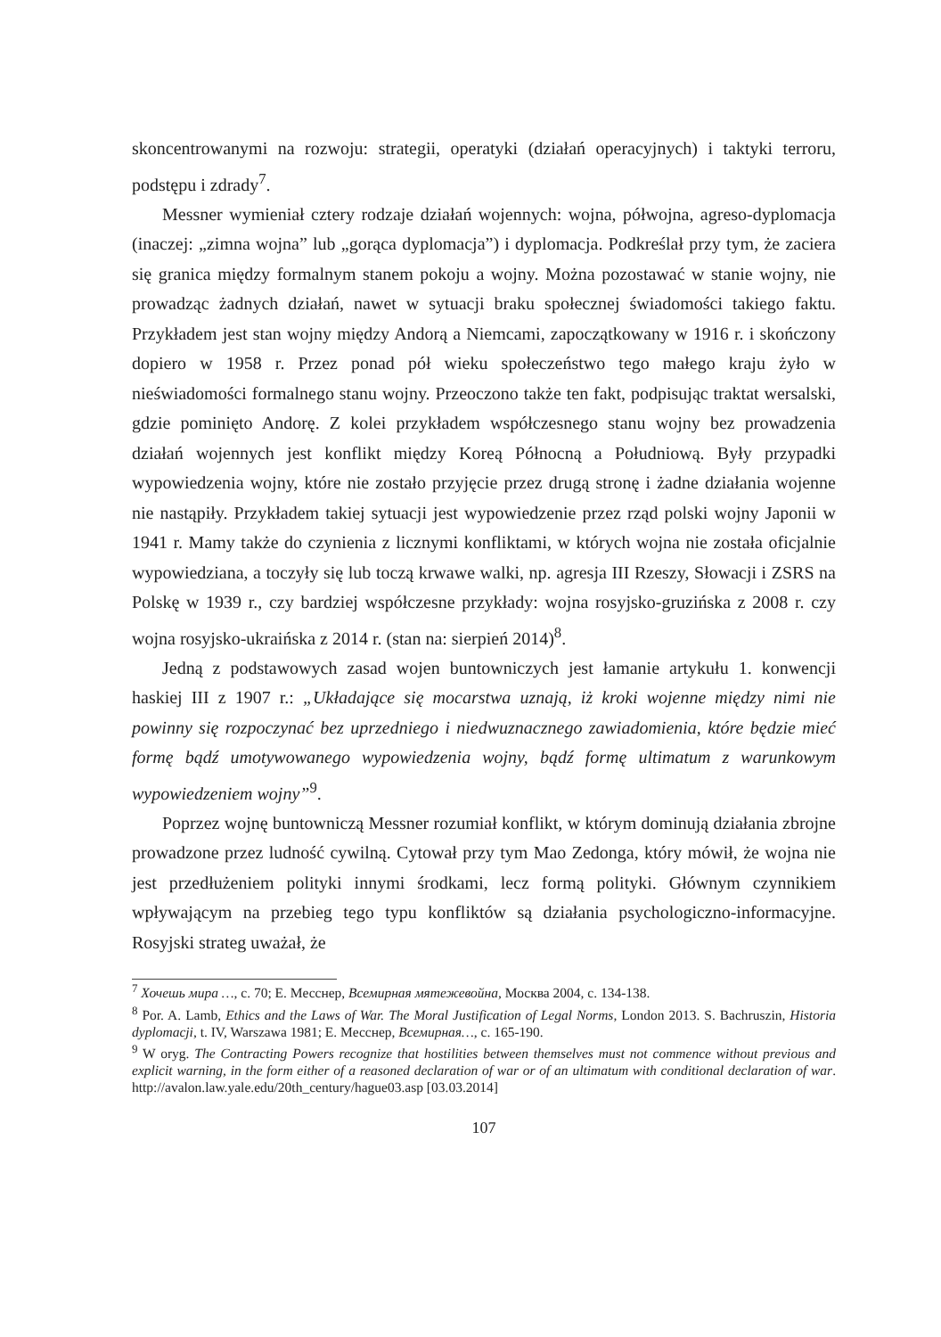skoncentrowanymi na rozwoju: strategii, operatyki (działań operacyjnych) i taktyki terroru, podstępu i zdrady<sup>7</sup>.
Messner wymieniał cztery rodzaje działań wojennych: wojna, półwojna, agreso-dyplomacja (inaczej: „zimna wojna” lub „gorąca dyplomacja”) i dyplomacja. Podkreślał przy tym, że zaciera się granica między formalnym stanem pokoju a wojny. Można pozostawać w stanie wojny, nie prowadząc żadnych działań, nawet w sytuacji braku społecznej świadomości takiego faktu. Przykładem jest stan wojny między Andorą a Niemcami, zapoczątkowany w 1916 r. i skończony dopiero w 1958 r. Przez ponad pół wieku społeczeństwo tego małego kraju żyło w nieświadomości formalnego stanu wojny. Przeoczono także ten fakt, podpisując traktat wersalski, gdzie pominięto Andorę. Z kolei przykładem współczesnego stanu wojny bez prowadzenia działań wojennych jest konflikt między Koreą Północną a Południową. Były przypadki wypowiedzenia wojny, które nie zostało przyjęcie przez drugą stronę i żadne działania wojenne nie nastąpiły. Przykładem takiej sytuacji jest wypowiedzenie przez rząd polski wojny Japonii w 1941 r. Mamy także do czynienia z licznymi konfliktami, w których wojna nie została oficjalnie wypowiedziana, a toczyły się lub toczą krwawe walki, np. agresja III Rzeszy, Słowacji i ZSRS na Polskę w 1939 r., czy bardziej współczesne przykłady: wojna rosyjsko-gruzińska z 2008 r. czy wojna rosyjsko-ukraińska z 2014 r. (stan na: sierpień 2014)<sup>8</sup>.
Jedną z podstawowych zasad wojen buntowniczych jest łamanie artykułu 1. konwencji haskiej III z 1907 r.: „Układające się mocarstwa uznają, iż kroki wojenne między nimi nie powinny się rozpoczynać bez uprzedniego i niedwuznacznego zawiadomienia, które będzie mieć formę bądź umotywowanego wypowiedzenia wojny, bądź formę ultimatum z warunkowym wypowiedzeniem wojny”<sup>9</sup>.
Poprzez wojnę buntowniczą Messner rozumiał konflikt, w którym dominują działania zbrojne prowadzone przez ludność cywilną. Cytował przy tym Mao Zedonga, który mówił, że wojna nie jest przedłużeniem polityki innymi środkami, lecz formą polityki. Głównym czynnikiem wpływającym na przebieg tego typu konfliktów są działania psychologiczno-informacyjne. Rosyjski strateg uważał, że
<sup>7</sup> Хочешь мира …, с. 70; Е. Месснер, Всемирная мятежевойна, Москва 2004, с. 134-138.
<sup>8</sup> Por. A. Lamb, Ethics and the Laws of War. The Moral Justification of Legal Norms, London 2013. S. Bachruszin, Historia dyplomacji, t. IV, Warszawa 1981; Е. Месснер, Всемирная…, с. 165-190.
<sup>9</sup> W oryg. The Contracting Powers recognize that hostilities between themselves must not commence without previous and explicit warning, in the form either of a reasoned declaration of war or of an ultimatum with conditional declaration of war. http://avalon.law.yale.edu/20th_century/hague03.asp [03.03.2014]
107